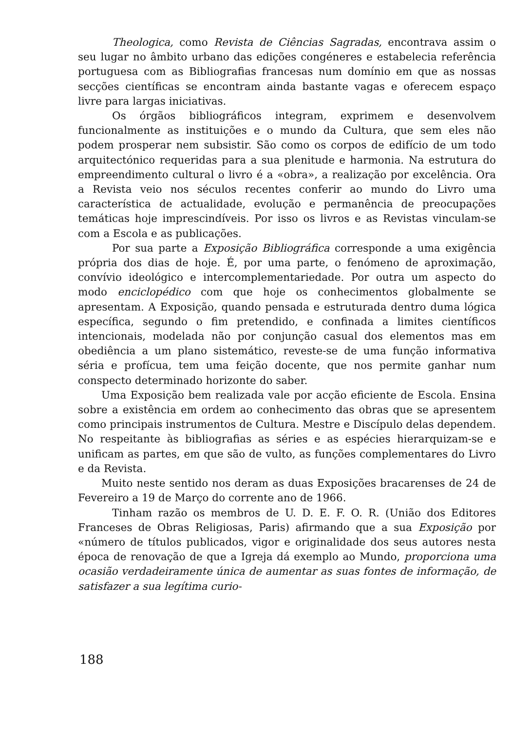Theologica, como Revista de Ciências Sagradas, encontrava assim o seu lugar no âmbito urbano das edições congéneres e estabelecia referência portuguesa com as Bibliografias francesas num domínio em que as nossas secções científicas se encontram ainda bastante vagas e oferecem espaço livre para largas iniciativas.
Os órgãos bibliográficos integram, exprimem e desenvolvem funcionalmente as instituições e o mundo da Cultura, que sem eles não podem prosperar nem subsistir. São como os corpos de edifício de um todo arquitectónico requeridas para a sua plenitude e harmonia. Na estrutura do empreendimento cultural o livro é a «obra», a realização por excelência. Ora a Revista veio nos séculos recentes conferir ao mundo do Livro uma característica de actualidade, evolução e permanência de preocupações temáticas hoje imprescindíveis. Por isso os livros e as Revistas vinculam-se com a Escola e as publicações.
Por sua parte a Exposição Bibliográfica corresponde a uma exigência própria dos dias de hoje. É, por uma parte, o fenómeno de aproximação, convívio ideológico e intercomplementariedade. Por outra um aspecto do modo enciclopédico com que hoje os conhecimentos globalmente se apresentam. A Exposição, quando pensada e estruturada dentro duma lógica específica, segundo o fim pretendido, e confinada a limites científicos intencionais, modelada não por conjunção casual dos elementos mas em obediência a um plano sistemático, reveste-se de uma função informativa séria e profícua, tem uma feição docente, que nos permite ganhar num conspecto determinado horizonte do saber.
Uma Exposição bem realizada vale por acção eficiente de Escola. Ensina sobre a existência em ordem ao conhecimento das obras que se apresentem como principais instrumentos de Cultura. Mestre e Discípulo delas dependem. No respeitante às bibliografias as séries e as espécies hierarquizam-se e unificam as partes, em que são de vulto, as funções complementares do Livro e da Revista.
Muito neste sentido nos deram as duas Exposições bracarenses de 24 de Fevereiro a 19 de Março do corrente ano de 1966.
Tinham razão os membros de U. D. E. F. O. R. (União dos Editores Franceses de Obras Religiosas, Paris) afirmando que a sua Exposição por «número de títulos publicados, vigor e originalidade dos seus autores nesta época de renovação de que a Igreja dá exemplo ao Mundo, proporciona uma ocasião verdadeiramente única de aumentar as suas fontes de informação, de satisfazer a sua legítima curio-
188